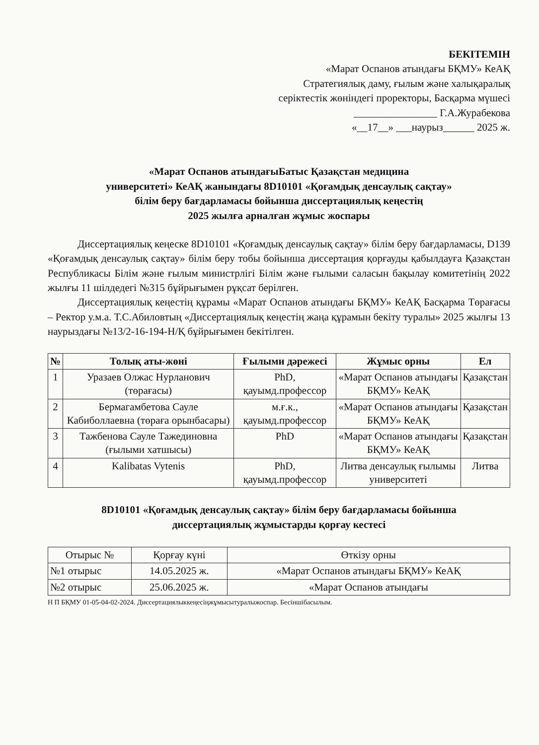БЕКІТЕМІН
«Марат Оспанов атындағы БҚМУ» КеАҚ
Стратегиялық даму, ғылым және халықаралық
серіктестік жөніндегі проректоры, Басқарма мүшесі
________________ Г.А.Журабекова
«__17__» ___наурыз______ 2025 ж.
«Марат Оспанов атындағыБатыс Қазақстан медицина
университеті» КеАҚ жанындағы 8D10101 «Қоғамдық денсаулық сақтау»
білім беру бағдарламасы бойынша диссертациялық кеңестің
2025 жылға арналған жұмыс жоспары
Диссертациялық кеңеске 8D10101 «Қоғамдық денсаулық сақтау» білім беру бағдарламасы, D139 «Қоғамдық денсаулық сақтау» білім беру тобы бойынша диссертация қорғауды қабылдауға Қазақстан Республикасы Білім және ғылым министрлігі Білім және ғылыми саласын бақылау комитетінің 2022 жылғы 11 шілдедегі №315 бұйрығымен рұқсат берілген.
Диссертациялық кеңестің құрамы «Марат Оспанов атындағы БҚМУ» КеАҚ Басқарма Төрағасы – Ректор у.м.а. Т.С.Абиловтың «Диссертациялық кеңестің жаңа құрамын бекіту туралы» 2025 жылғы 13 наурыздағы №13/2-16-194-Н/Қ бұйрығымен бекітілген.
| № | Толық аты-жөні | Ғылыми дәрежесі | Жұмыс орны | Ел |
| --- | --- | --- | --- | --- |
| 1 | Уразаев Олжас Нурланович (төрағасы) | PhD, қауымд.профессор | «Марат Оспанов атындағы БҚМУ» КеАҚ | Қазақстан |
| 2 | Бермагамбетова Сауле Кабиболлаевна (төраға орынбасары) | м.ғ.к., қауымд.профессор | «Марат Оспанов атындағы БҚМУ» КеАҚ | Қазақстан |
| 3 | Тажбенова Сауле Тажединовна (ғылыми хатшысы) | PhD | «Марат Оспанов атындағы БҚМУ» КеАҚ | Қазақстан |
| 4 | Kalibatas Vytenis | PhD, қауымд.профессор | Литва денсаулық ғылымы университеті | Литва |
8D10101 «Қоғамдық денсаулық сақтау» білім беру бағдарламасы бойынша
диссертациялық жұмыстарды қорғау кестесі
| Отырыс № | Қорғау күні | Өткізу орны |
| №1 отырыс | 14.05.2025 ж. | «Марат Оспанов атындағы БҚМУ» КеАҚ |
| №2 отырыс | 25.06.2025 ж. | «Марат Оспанов атындағы |
Н П БҚМУ 01-05-04-02-2024. Диссертациялыккеңесіңжұмысытуралыжоспар. Бесіншібасылым.